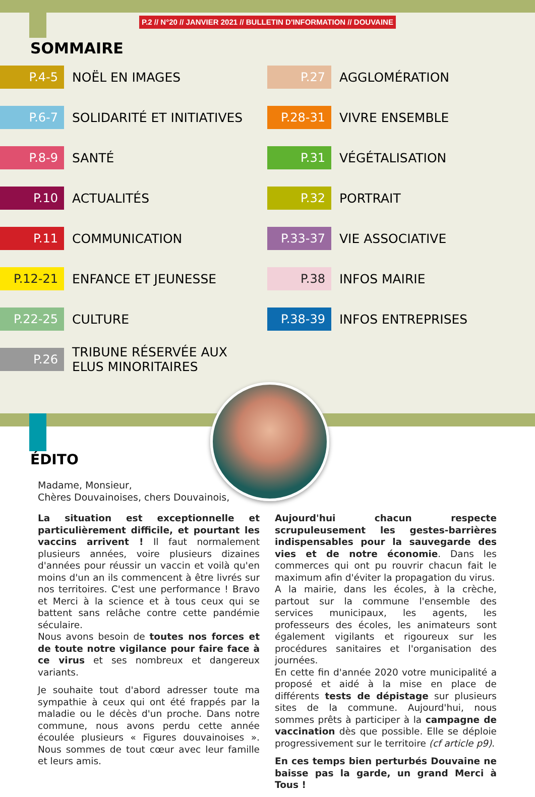P.2 // N°20 // JANVIER 2021 // BULLETIN D'INFORMATION // DOUVAINE
SOMMAIRE
P.4-5 NOËL EN IMAGES
P.6-7 SOLIDARITÉ ET INITIATIVES
P.8-9 SANTÉ
P.10 ACTUALITÉS
P.11 COMMUNICATION
P.12-21 ENFANCE ET JEUNESSE
P.22-25 CULTURE
P.26 TRIBUNE RÉSERVÉE AUX
ELUS MINORITAIRES
P.27 AGGLOMÉRATION
P.28-31 VIVRE ENSEMBLE
P.31 VÉGÉTALISATION
P.32 PORTRAIT
P.33-37 VIE ASSOCIATIVE
P.38 INFOS MAIRIE
P.38-39 INFOS ENTREPRISES
ÉDITO
Madame, Monsieur,
Chères Douvainoises, chers Douvainois,
La situation est exceptionnelle et particulièrement difficile, et pourtant les vaccins arrivent ! Il faut normalement plusieurs années, voire plusieurs dizaines d'années pour réussir un vaccin et voilà qu'en moins d'un an ils commencent à être livrés sur nos territoires. C'est une performance ! Bravo et Merci à la science et à tous ceux qui se battent sans relâche contre cette pandémie séculaire.
Nous avons besoin de toutes nos forces et de toute notre vigilance pour faire face à ce virus et ses nombreux et dangereux variants.
Je souhaite tout d'abord adresser toute ma sympathie à ceux qui ont été frappés par la maladie ou le décès d'un proche. Dans notre commune, nous avons perdu cette année écoulée plusieurs « Figures douvainoises ». Nous sommes de tout cœur avec leur famille et leurs amis.
Aujourd'hui chacun respecte scrupuleusement les gestes-barrières indispensables pour la sauvegarde des vies et de notre économie. Dans les commerces qui ont pu rouvrir chacun fait le maximum afin d'éviter la propagation du virus.
A la mairie, dans les écoles, à la crèche, partout sur la commune l'ensemble des services municipaux, les agents, les professeurs des écoles, les animateurs sont également vigilants et rigoureux sur les procédures sanitaires et l'organisation des journées.
En cette fin d'année 2020 votre municipalité a proposé et aidé à la mise en place de différents tests de dépistage sur plusieurs sites de la commune. Aujourd'hui, nous sommes prêts à participer à la campagne de vaccination dès que possible. Elle se déploie progressivement sur le territoire (cf article p9).
En ces temps bien perturbés Douvaine ne baisse pas la garde, un grand Merci à Tous !